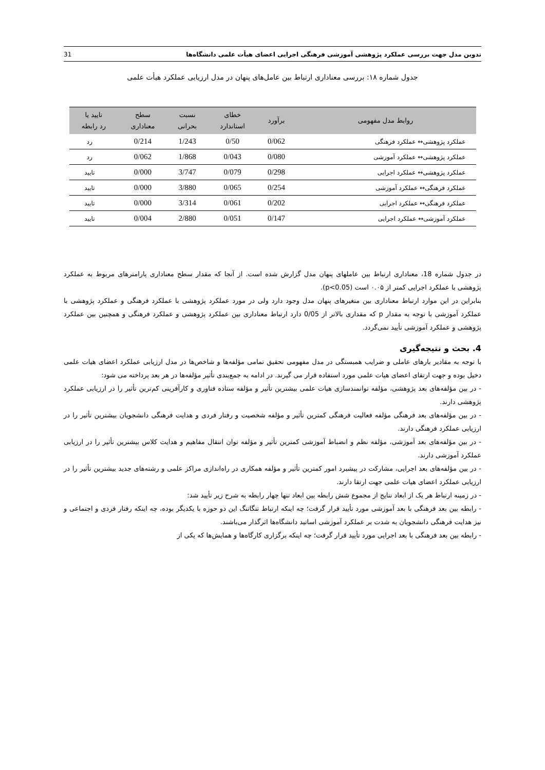تدوین مدل جهت بررسی عملکرد پژوهشی آموزشی فرهنگی اجرایی اعضای هیأت علمی دانشگاه‌ها 31
جدول شماره ۱۸: بررسی معناداری ارتباط بین عامل‌های پنهان در مدل ارزیابی عملکرد هیأت علمی
| روابط مدل مفهومی | برآورد | خطای استاندارد | نسبت بحرانی | سطح معناداری | تایید یا رد رابطه |
| --- | --- | --- | --- | --- | --- |
| عملکرد پژوهشی↔ عملکرد فرهنگی | 0/062 | 0/50 | 1/243 | 0/214 | رد |
| عملکرد پژوهشی↔ عملکرد آموزشی | 0/080 | 0/043 | 1/868 | 0/062 | رد |
| عملکرد پژوهشی↔ عملکرد اجرایی | 0/298 | 0/079 | 3/747 | 0/000 | تایید |
| عملکرد فرهنگی↔ عملکرد آموزشی | 0/254 | 0/065 | 3/880 | 0/000 | تایید |
| عملکرد فرهنگی↔ عملکرد اجرایی | 0/202 | 0/061 | 3/314 | 0/000 | تایید |
| عملکرد آموزشی↔ عملکرد اجرایی | 0/147 | 0/051 | 2/880 | 0/004 | تایید |
در جدول شماره 18، معناداری ارتباط بین عاملهای پنهان مدل گزارش شده است. از آنجا که مقدار سطح معناداری پارامترهای مربوط به عملکرد پژوهشی با عملکرد اجرایی کمتر از ۰.۰۵ است (p<0.05).
بنابراین در این موارد ارتباط معناداری بین متغیرهای پنهان مدل وجود دارد ولی در مورد عملکرد پژوهشی با عملکرد فرهنگی و عملکرد پژوهشی با عملکرد آموزشی با توجه به مقدار p که مقداری بالاتر از 0/05 دارد ارتباط معناداری بین عملکرد پژوهشی و عملکرد فرهنگی و همچنین بین عملکرد پژوهشی و عملکرد آموزشی تأیید نمی‌گردد.
4. بحث و نتیجه‌گیری
با توجه به مقادیر بارهای عاملی و ضرایب همبستگی در مدل مفهومی تحقیق تمامی مؤلفه‌ها و شاخص‌ها در مدل ارزیابی عملکرد اعضای هیات علمی دخیل بوده و جهت ارتقای اعضای هیات علمی مورد استفاده قرار می گیرند. در ادامه به جمع‌بندی تأثیر مؤلفه‌ها در هر بعد پرداخته می شود:
- در بین مؤلفه‌های بعد پژوهشی، مؤلفه توانمندسازی هیات علمی بیشترین تأثیر و مؤلفه ستاده فناوری و کارآفرینی کم‌ترین تأثیر را در ارزیابی عملکرد پژوهشی دارند.
- در بین مؤلفه‌های بعد فرهنگی مؤلفه فعالیت فرهنگی کمترین تأثیر و مؤلفه شخصیت و رفتار فردی و هدایت فرهنگی دانشجویان بیشترین تأثیر را در ارزیابی عملکرد فرهنگی دارند.
- در بین مؤلفه‌های بعد آموزشی، مؤلفه نظم و انضباط آموزشی کمترین تأثیر و مؤلفه توان انتقال مفاهیم و هدایت کلاس بیشترین تأثیر را در ارزیابی عملکرد آموزشی دارند.
- در بین مؤلفه‌های بعد اجرایی، مشارکت در پیشبرد امور کمترین تأثیر و مؤلفه همکاری در راه‌اندازی مراکز علمی و رشته‌های جدید بیشترین تأثیر را در ارزیابی عملکرد اعضای هیات علمی جهت ارتقا دارند.
- در زمینه ارتباط هر یک از ابعاد نتایج از مجموع شش رابطه بین ابعاد تنها چهار رابطه به شرح زیر تأیید شد:
- رابطه بین بعد فرهنگی با بعد آموزشی مورد تأیید قرار گرفت؛ چه اینکه ارتباط تنگاتنگ این دو حوزه با یکدیگر بوده، چه اینکه رفتار فردی و اجتماعی و نیز هدایت فرهنگی دانشجویان به شدت بر عملکرد آموزشی اساتید دانشگاه‌ها اثرگذار می‌باشند.
- رابطه بین بعد فرهنگی با بعد اجرایی مورد تأیید قرار گرفت؛ چه اینکه برگزاری کارگاه‌ها و همایش‌ها که یکی از